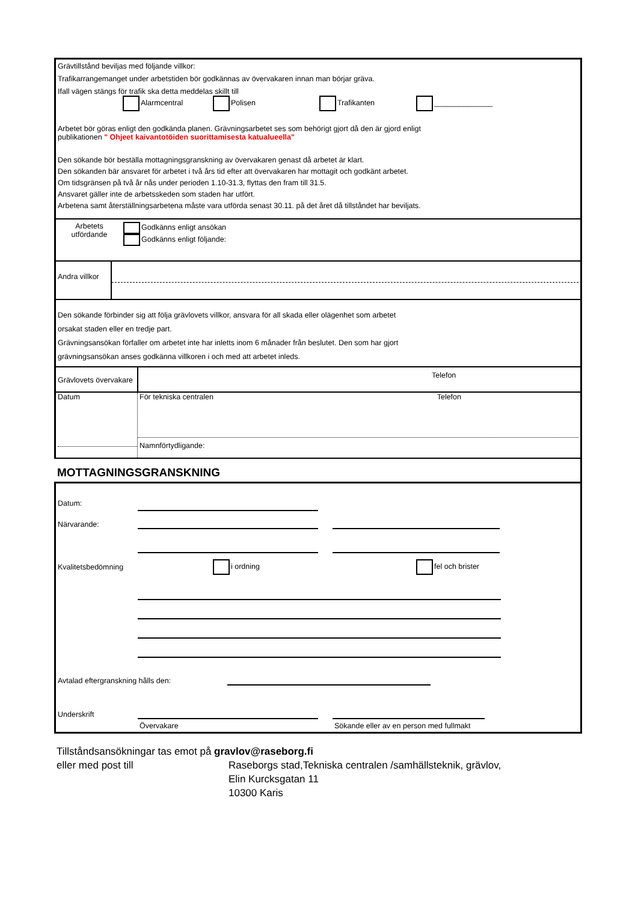Grävtillstånd beviljas med följande villkor:
Trafikarrangemanget under arbetstiden bör godkännas av övervakaren innan man börjar gräva.
Ifall vägen stängs för trafik ska detta meddelas skillt till
Alarmcentral Polisen Trafikanten ______________
Arbetet bör göras enligt den godkända planen. Grävningsarbetet ses som behörigt gjort då den är gjord enligt
publikationen " Ohjeet kaivantotöiden suorittamisesta katualueella"
Den sökande bör beställa mottagningsgranskning av övervakaren genast då arbetet är klart.
Den sökanden bär ansvaret för arbetet i två års tid efter att övervakaren har mottagit och godkänt arbetet.
Om tidsgränsen på två år nås under perioden 1.10-31.3, flyttas den fram till 31.5.
Ansvaret gäller inte de arbetsskeden som staden har utfört.
Arbetena samt återställningsarbetena måste vara utförda senast 30.11. på det året då tillståndet har beviljats.
Arbetets utfördande
Godkänns enligt ansökan
Godkänns enligt följande:
Andra villkor
Den sökande förbinder sig att följa grävlovets villkor, ansvara för all skada eller olägenhet som arbetet
orsakat staden eller en tredje part.
Grävningsansökan förfaller om arbetet inte har inletts inom 6 månader från beslutet. Den som har gjort
grävningsansökan anses godkänna villkoren i och med att arbetet inleds.
Grävlovets övervakare
Telefon
Datum För tekniska centralen Telefon
Namnförtydligande:
MOTTAGNINGSGRANSKNING
Datum:
Närvarande:
Kvalitetsbedömning i ordning fel och brister
Avtalad eftergranskning hålls den:
Underskrift
Övervakare Sökande eller av en person med fullmakt
Tillståndsansökningar tas emot på gravlov@raseborg.fi
eller med post till Raseborgs stad,Tekniska centralen /samhällsteknik, grävlov,
Elin Kurcksgatan 11
10300 Karis